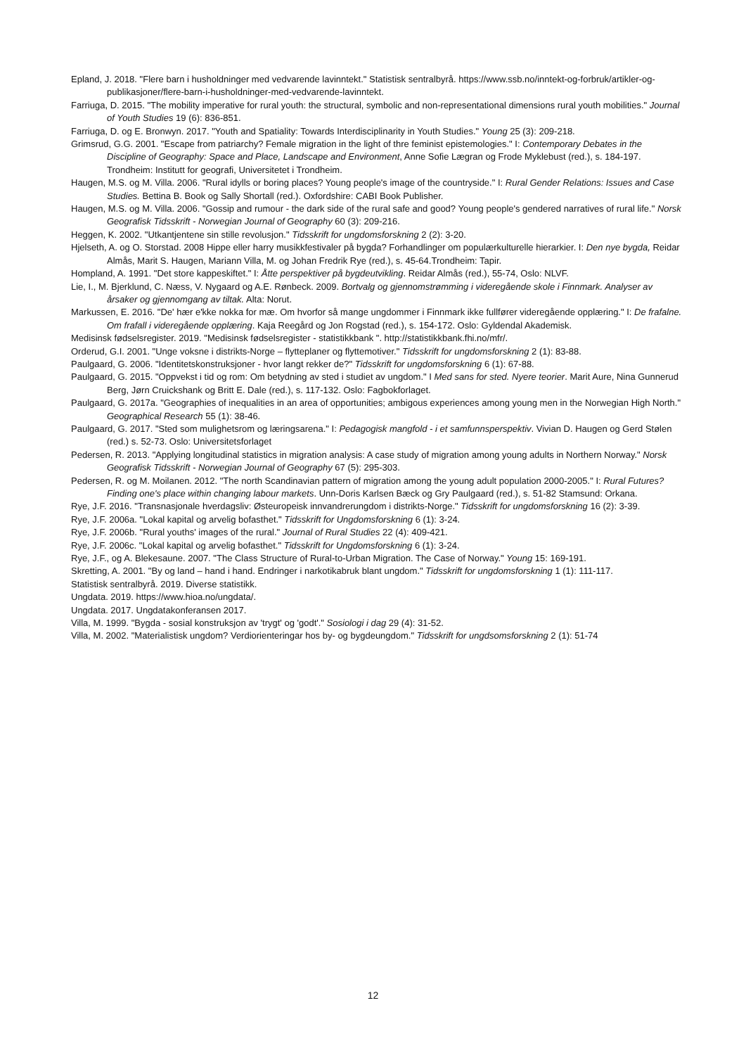Epland, J. 2018. "Flere barn i husholdninger med vedvarende lavinntekt." Statistisk sentralbyrå. https://www.ssb.no/inntekt-og-forbruk/artikler-og-publikasjoner/flere-barn-i-husholdninger-med-vedvarende-lavinntekt.
Farriuga, D. 2015. "The mobility imperative for rural youth: the structural, symbolic and non-representational dimensions rural youth mobilities." Journal of Youth Studies 19 (6): 836-851.
Farriuga, D. og E. Bronwyn. 2017. "Youth and Spatiality: Towards Interdisciplinarity in Youth Studies." Young 25 (3): 209-218.
Grimsrud, G.G. 2001. "Escape from patriarchy? Female migration in the light of thre feminist epistemologies." I: Contemporary Debates in the Discipline of Geography: Space and Place, Landscape and Environment, Anne Sofie Lægran og Frode Myklebust (red.), s. 184-197. Trondheim: Institutt for geografi, Universitetet i Trondheim.
Haugen, M.S. og M. Villa. 2006. "Rural idylls or boring places? Young people's image of the countryside." I: Rural Gender Relations: Issues and Case Studies. Bettina B. Book og Sally Shortall (red.). Oxfordshire: CABI Book Publisher.
Haugen, M.S. og M. Villa. 2006. "Gossip and rumour - the dark side of the rural safe and good? Young people's gendered narratives of rural life." Norsk Geografisk Tidsskrift - Norwegian Journal of Geography 60 (3): 209-216.
Heggen, K. 2002. "Utkantjentene sin stille revolusjon." Tidsskrift for ungdomsforskning 2 (2): 3-20.
Hjelseth, A. og O. Storstad. 2008 Hippe eller harry musikkfestivaler på bygda? Forhandlinger om populærkulturelle hierarkier. I: Den nye bygda, Reidar Almås, Marit S. Haugen, Mariann Villa, M. og Johan Fredrik Rye (red.), s. 45-64.Trondheim: Tapir.
Hompland, A. 1991. "Det store kappeskiftet." I: Åtte perspektiver på bygdeutvikling. Reidar Almås (red.), 55-74, Oslo: NLVF.
Lie, I., M. Bjerklund, C. Næss, V. Nygaard og A.E. Rønbeck. 2009. Bortvalg og gjennomstrømming i videregående skole i Finnmark. Analyser av årsaker og gjennomgang av tiltak. Alta: Norut.
Markussen, E. 2016. "De' hær e'kke nokka for mæ. Om hvorfor så mange ungdommer i Finnmark ikke fullfører videregående opplæring." I: De frafalne. Om frafall i videregående opplæring. Kaja Reegård og Jon Rogstad (red.), s. 154-172. Oslo: Gyldendal Akademisk.
Medisinsk fødselsregister. 2019. "Medisinsk fødselsregister - statistikkbank ". http://statistikkbank.fhi.no/mfr/.
Orderud, G.I. 2001. "Unge voksne i distrikts-Norge – flytteplaner og flyttemotiver." Tidsskrift for ungdomsforskning 2 (1): 83-88.
Paulgaard, G. 2006. "Identitetskonstruksjoner - hvor langt rekker de?" Tidsskrift for ungdomsforskning 6 (1): 67-88.
Paulgaard, G. 2015. "Oppvekst i tid og rom: Om betydning av sted i studiet av ungdom." I Med sans for sted. Nyere teorier. Marit Aure, Nina Gunnerud Berg, Jørn Cruickshank og Britt E. Dale (red.), s. 117-132. Oslo: Fagbokforlaget.
Paulgaard, G. 2017a. "Geographies of inequalities in an area of opportunities; ambigous experiences among young men in the Norwegian High North." Geographical Research 55 (1): 38-46.
Paulgaard, G. 2017. "Sted som mulighetsrom og læringsarena." I: Pedagogisk mangfold - i et samfunnsperspektiv. Vivian D. Haugen og Gerd Stølen (red.) s. 52-73. Oslo: Universitetsforlaget
Pedersen, R. 2013. "Applying longitudinal statistics in migration analysis: A case study of migration among young adults in Northern Norway." Norsk Geografisk Tidsskrift - Norwegian Journal of Geography 67 (5): 295-303.
Pedersen, R. og M. Moilanen. 2012. "The north Scandinavian pattern of migration among the young adult population 2000-2005." I: Rural Futures? Finding one's place within changing labour markets. Unn-Doris Karlsen Bæck og Gry Paulgaard (red.), s. 51-82 Stamsund: Orkana.
Rye, J.F. 2016. "Transnasjonale hverdagsliv: Østeuropeisk innvandrerungdom i distrikts-Norge." Tidsskrift for ungdomsforskning 16 (2): 3-39.
Rye, J.F. 2006a. "Lokal kapital og arvelig bofasthet." Tidsskrift for Ungdomsforskning 6 (1): 3-24.
Rye, J.F. 2006b. "Rural youths' images of the rural." Journal of Rural Studies 22 (4): 409-421.
Rye, J.F. 2006c. "Lokal kapital og arvelig bofasthet." Tidsskrift for Ungdomsforskning 6 (1): 3-24.
Rye, J.F., og A. Blekesaune. 2007. "The Class Structure of Rural-to-Urban Migration. The Case of Norway." Young 15: 169-191.
Skretting, A. 2001. "By og land – hand i hand. Endringer i narkotikabruk blant ungdom." Tidsskrift for ungdomsforskning 1 (1): 111-117.
Statistisk sentralbyrå. 2019. Diverse statistikk.
Ungdata. 2019. https://www.hioa.no/ungdata/.
Ungdata. 2017. Ungdatakonferansen 2017.
Villa, M. 1999. "Bygda - sosial konstruksjon av 'trygt' og 'godt'." Sosiologi i dag 29 (4): 31-52.
Villa, M. 2002. "Materialistisk ungdom? Verdiorienteringar hos by- og bygdeungdom." Tidsskrift for ungdsomsforskning 2 (1): 51-74
12